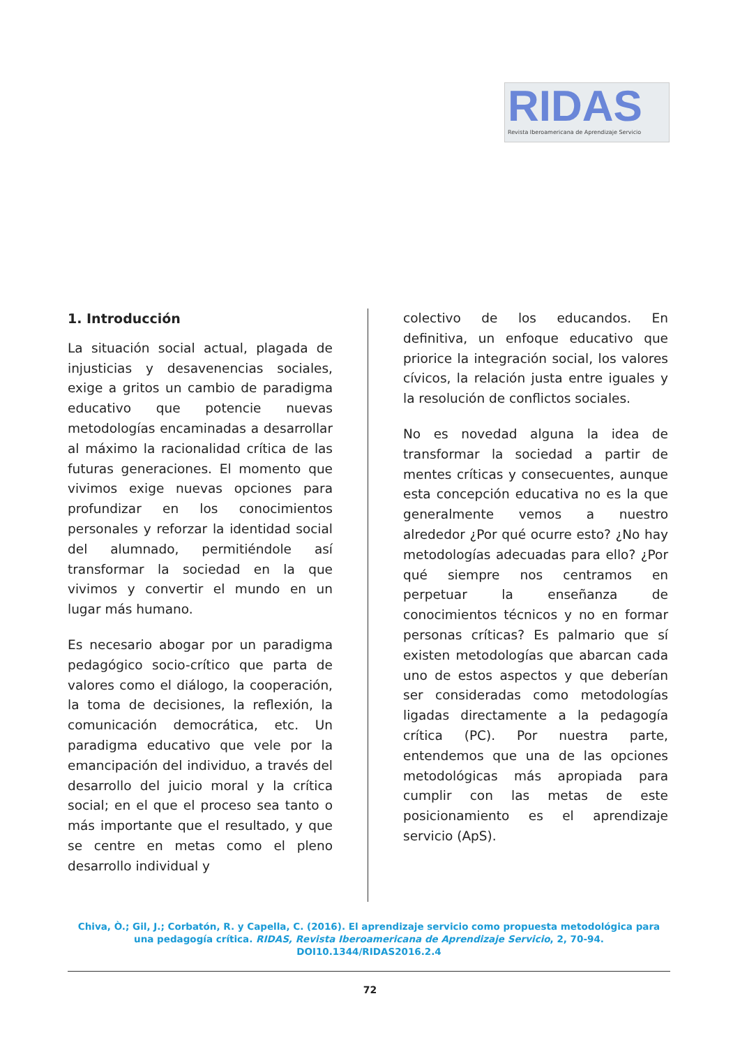RIDAS
Revista Iberoamericana de Aprendizaje Servicio
1. Introducción
La situación social actual, plagada de injusticias y desavenencias sociales, exige a gritos un cambio de paradigma educativo que potencie nuevas metodologías encaminadas a desarrollar al máximo la racionalidad crítica de las futuras generaciones. El momento que vivimos exige nuevas opciones para profundizar en los conocimientos personales y reforzar la identidad social del alumnado, permitiéndole así transformar la sociedad en la que vivimos y convertir el mundo en un lugar más humano.
Es necesario abogar por un paradigma pedagógico socio-crítico que parta de valores como el diálogo, la cooperación, la toma de decisiones, la reflexión, la comunicación democrática, etc. Un paradigma educativo que vele por la emancipación del individuo, a través del desarrollo del juicio moral y la crítica social; en el que el proceso sea tanto o más importante que el resultado, y que se centre en metas como el pleno desarrollo individual y
colectivo de los educandos. En definitiva, un enfoque educativo que priorice la integración social, los valores cívicos, la relación justa entre iguales y la resolución de conflictos sociales.
No es novedad alguna la idea de transformar la sociedad a partir de mentes críticas y consecuentes, aunque esta concepción educativa no es la que generalmente vemos a nuestro alrededor ¿Por qué ocurre esto? ¿No hay metodologías adecuadas para ello? ¿Por qué siempre nos centramos en perpetuar la enseñanza de conocimientos técnicos y no en formar personas críticas? Es palmario que sí existen metodologías que abarcan cada uno de estos aspectos y que deberían ser consideradas como metodologías ligadas directamente a la pedagogía crítica (PC). Por nuestra parte, entendemos que una de las opciones metodológicas más apropiada para cumplir con las metas de este posicionamiento es el aprendizaje servicio (ApS).
Chiva, Ò.; Gil, J.; Corbatón, R. y Capella, C. (2016). El aprendizaje servicio como propuesta metodológica para una pedagogía crítica. RIDAS, Revista Iberoamericana de Aprendizaje Servicio, 2, 70-94.
DOI10.1344/RIDAS2016.2.4
72